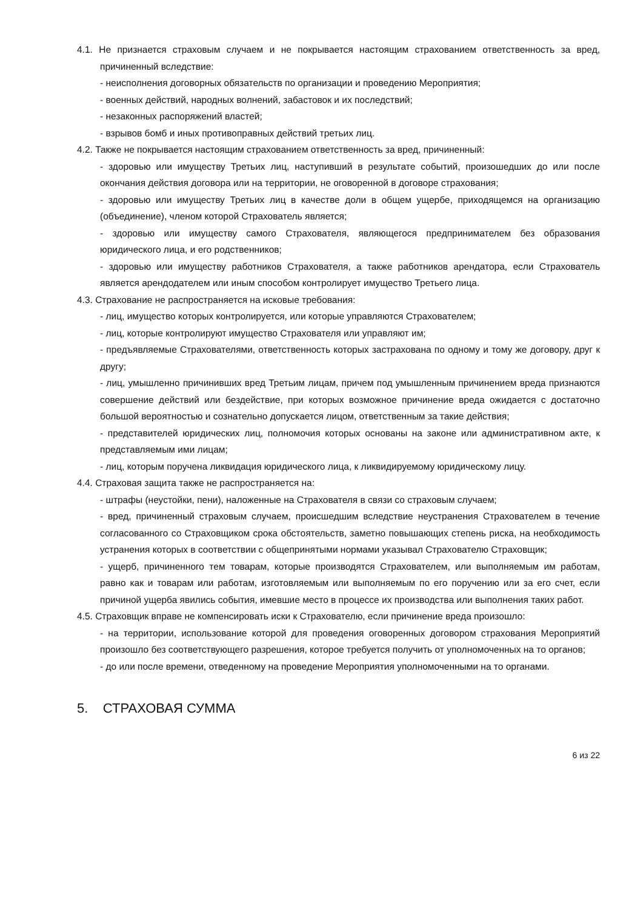4.1. Не признается страховым случаем и не покрывается настоящим страхованием ответственность за вред, причиненный вследствие:
- неисполнения договорных обязательств по организации и проведению Мероприятия;
- военных действий, народных волнений, забастовок и их последствий;
- незаконных распоряжений властей;
- взрывов бомб и иных противоправных действий третьих лиц.
4.2. Также не покрывается настоящим страхованием ответственность за вред, причиненный:
- здоровью или имуществу Третьих лиц, наступивший в результате событий, произошедших до или после окончания действия договора или на территории, не оговоренной в договоре страхования;
- здоровью или имуществу Третьих лиц в качестве доли в общем ущербе, приходящемся на организацию (объединение), членом которой Страхователь является;
- здоровью или имуществу самого Страхователя, являющегося предпринимателем без образования юридического лица, и его родственников;
- здоровью или имуществу работников Страхователя, а также работников арендатора, если Страхователь является арендодателем или иным способом контролирует имущество Третьего лица.
4.3. Страхование не распространяется на исковые требования:
- лиц, имущество которых контролируется, или которые управляются Страхователем;
- лиц, которые контролируют имущество Страхователя или управляют им;
- предъявляемые Страхователями, ответственность которых застрахована по одному и тому же договору, друг к другу;
- лиц, умышленно причинивших вред Третьим лицам, причем под умышленным причинением вреда признаются совершение действий или бездействие, при которых возможное причинение вреда ожидается с достаточно большой вероятностью и сознательно допускается лицом, ответственным за такие действия;
- представителей юридических лиц, полномочия которых основаны на законе или административном акте, к представляемым ими лицам;
- лиц, которым поручена ликвидация юридического лица, к ликвидируемому юридическому лицу.
4.4. Страховая защита также не распространяется на:
- штрафы (неустойки, пени), наложенные на Страхователя в связи со страховым случаем;
- вред, причиненный страховым случаем, происшедшим вследствие неустранения Страхователем в течение согласованного со Страховщиком срока обстоятельств, заметно повышающих степень риска, на необходимость устранения которых в соответствии с общепринятыми нормами указывал Страхователю Страховщик;
- ущерб, причиненного тем товарам, которые производятся Страхователем, или выполняемым им работам, равно как и товарам или работам, изготовляемым или выполняемым по его поручению или за его счет, если причиной ущерба явились события, имевшие место в процессе их производства или выполнения таких работ.
4.5. Страховщик вправе не компенсировать иски к Страхователю, если причинение вреда произошло:
- на территории, использование которой для проведения оговоренных договором страхования Мероприятий произошло без соответствующего разрешения, которое требуется получить от уполномоченных на то органов;
- до или после времени, отведенному на проведение Мероприятия уполномоченными на то органами.
5. СТРАХОВАЯ СУММА
6 из 22